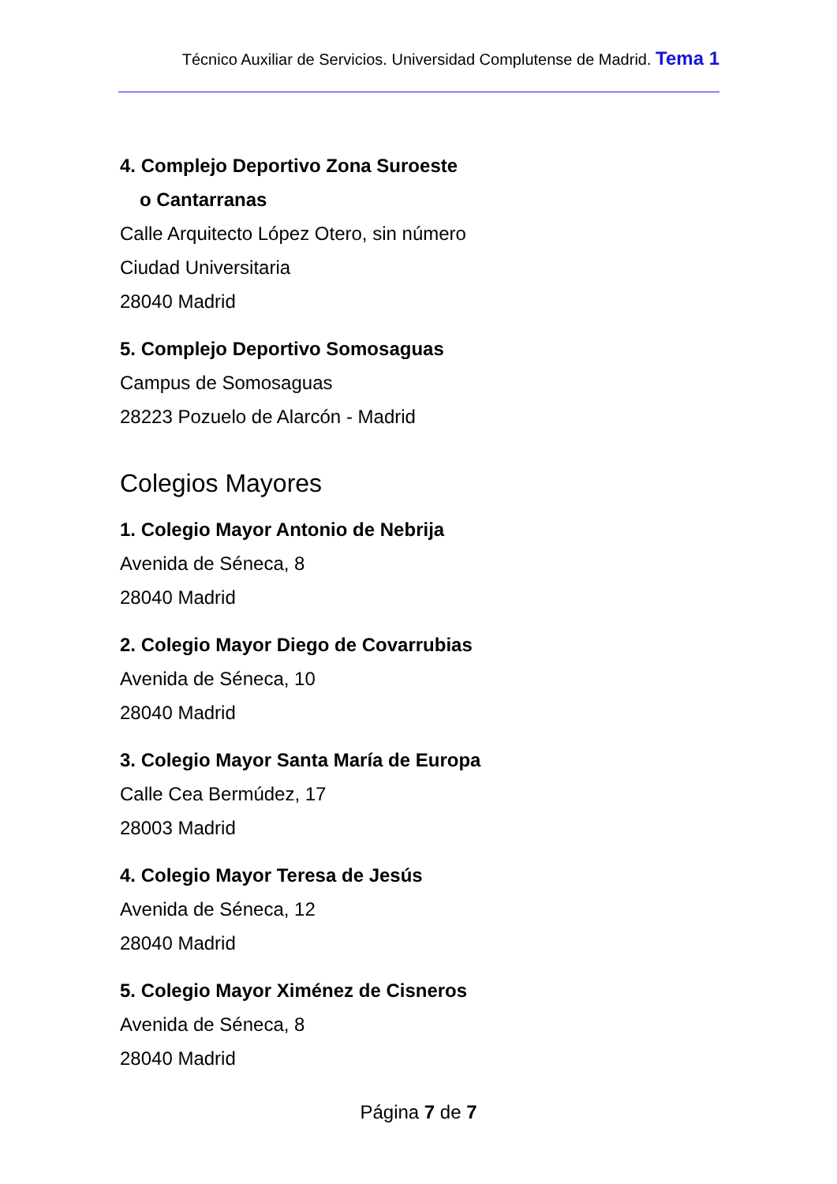Técnico Auxiliar de Servicios. Universidad Complutense de Madrid. Tema 1
4. Complejo Deportivo Zona Suroeste
o Cantarranas
Calle Arquitecto López Otero, sin número
Ciudad Universitaria
28040 Madrid
5. Complejo Deportivo Somosaguas
Campus de Somosaguas
28223 Pozuelo de Alarcón - Madrid
Colegios Mayores
1. Colegio Mayor Antonio de Nebrija
Avenida de Séneca, 8
28040 Madrid
2. Colegio Mayor Diego de Covarrubias
Avenida de Séneca, 10
28040 Madrid
3. Colegio Mayor Santa María de Europa
Calle Cea Bermúdez, 17
28003 Madrid
4. Colegio Mayor Teresa de Jesús
Avenida de Séneca, 12
28040 Madrid
5. Colegio Mayor Ximénez de Cisneros
Avenida de Séneca, 8
28040 Madrid
Página 7 de 7